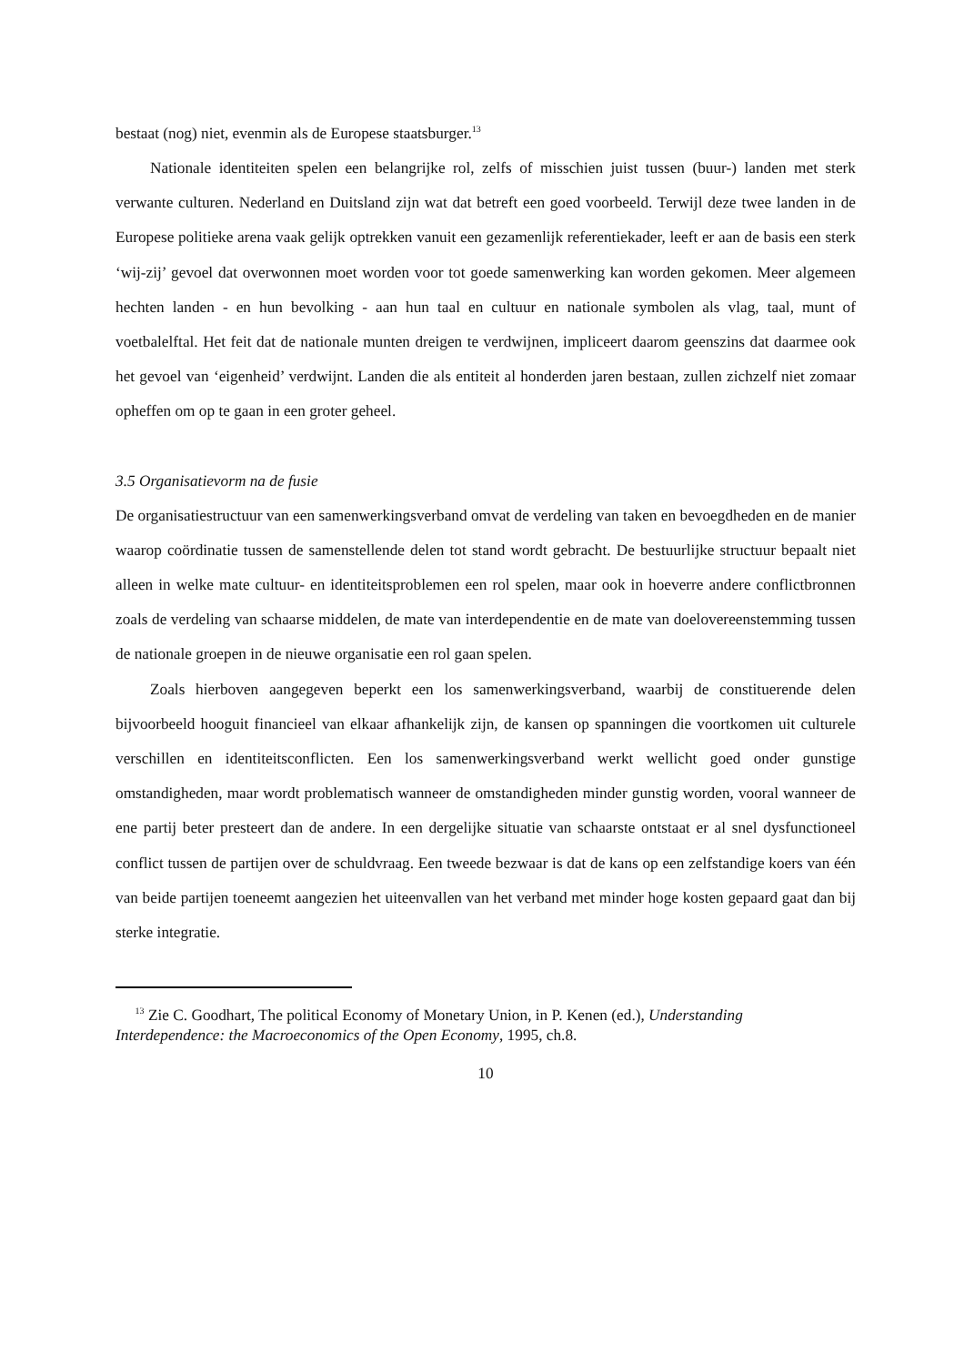bestaat (nog) niet, evenmin als de Europese staatsburger.<sup>13</sup>
Nationale identiteiten spelen een belangrijke rol, zelfs of misschien juist tussen (buur-) landen met sterk verwante culturen. Nederland en Duitsland zijn wat dat betreft een goed voorbeeld. Terwijl deze twee landen in de Europese politieke arena vaak gelijk optrekken vanuit een gezamenlijk referentiekader, leeft er aan de basis een sterk ‘wij-zij’ gevoel dat overwonnen moet worden voor tot goede samenwerking kan worden gekomen. Meer algemeen hechten landen - en hun bevolking - aan hun taal en cultuur en nationale symbolen als vlag, taal, munt of voetbalelftal. Het feit dat de nationale munten dreigen te verdwijnen, impliceert daarom geenszins dat daarmee ook het gevoel van ‘eigenheid’ verdwijnt. Landen die als entiteit al honderden jaren bestaan, zullen zichzelf niet zomaar opheffen om op te gaan in een groter geheel.
3.5 Organisatievorm na de fusie
De organisatiestructuur van een samenwerkingsverband omvat de verdeling van taken en bevoegdheden en de manier waarop coördinatie tussen de samenstellende delen tot stand wordt gebracht. De bestuurlijke structuur bepaalt niet alleen in welke mate cultuur- en identiteitsproblemen een rol spelen, maar ook in hoeverre andere conflictbronnen zoals de verdeling van schaarse middelen, de mate van interdependentie en de mate van doelovereenstemming tussen de nationale groepen in de nieuwe organisatie een rol gaan spelen.
Zoals hierboven aangegeven beperkt een los samenwerkingsverband, waarbij de constituerende delen bijvoorbeeld hooguit financieel van elkaar afhankelijk zijn, de kansen op spanningen die voortkomen uit culturele verschillen en identiteitsconflicten. Een los samenwerkingsverband werkt wellicht goed onder gunstige omstandigheden, maar wordt problematisch wanneer de omstandigheden minder gunstig worden, vooral wanneer de ene partij beter presteert dan de andere. In een dergelijke situatie van schaarste ontstaat er al snel dysfunctioneel conflict tussen de partijen over de schuldvraag. Een tweede bezwaar is dat de kans op een zelfstandige koers van één van beide partijen toeneemt aangezien het uiteenvallen van het verband met minder hoge kosten gepaard gaat dan bij sterke integratie.
<sup>13</sup> Zie C. Goodhart, The political Economy of Monetary Union, in P. Kenen (ed.), Understanding Interdependence: the Macroeconomics of the Open Economy, 1995, ch.8.
10